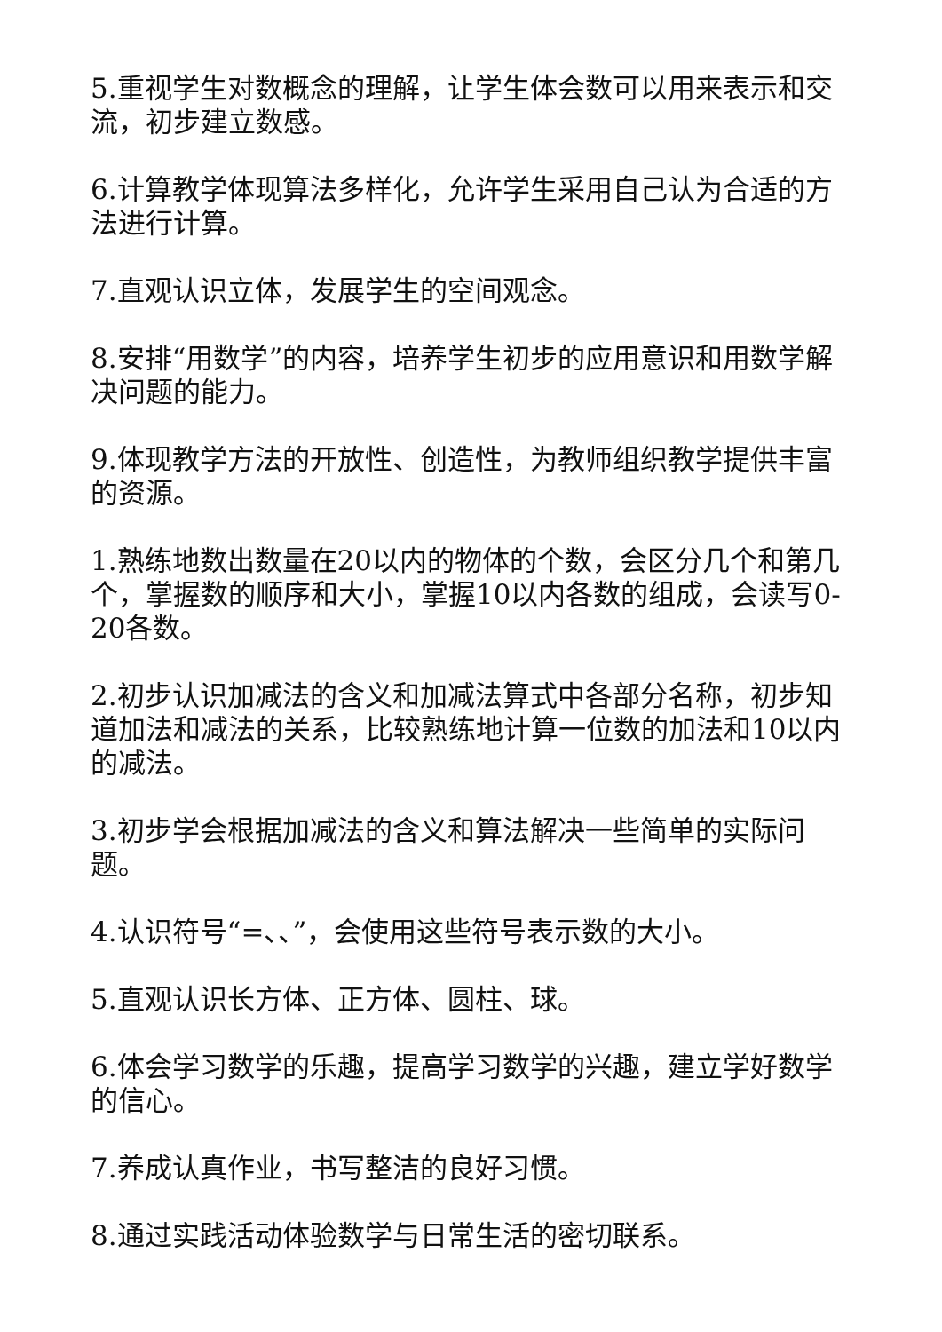5.重视学生对数概念的理解，让学生体会数可以用来表示和交流，初步建立数感。
6.计算教学体现算法多样化，允许学生采用自己认为合适的方法进行计算。
7.直观认识立体，发展学生的空间观念。
8.安排“用数学”的内容，培养学生初步的应用意识和用数学解决问题的能力。
9.体现教学方法的开放性、创造性，为教师组织教学提供丰富的资源。
1.熟练地数出数量在20以内的物体的个数，会区分几个和第几个，掌握数的顺序和大小，掌握10以内各数的组成，会读写0-20各数。
2.初步认识加减法的含义和加减法算式中各部分名称，初步知道加法和减法的关系，比较熟练地计算一位数的加法和10以内的减法。
3.初步学会根据加减法的含义和算法解决一些简单的实际问题。
4.认识符号“=、、”，会使用这些符号表示数的大小。
5.直观认识长方体、正方体、圆柱、球。
6.体会学习数学的乐趣，提高学习数学的兴趣，建立学好数学的信心。
7.养成认真作业，书写整洁的良好习惯。
8.通过实践活动体验数学与日常生活的密切联系。